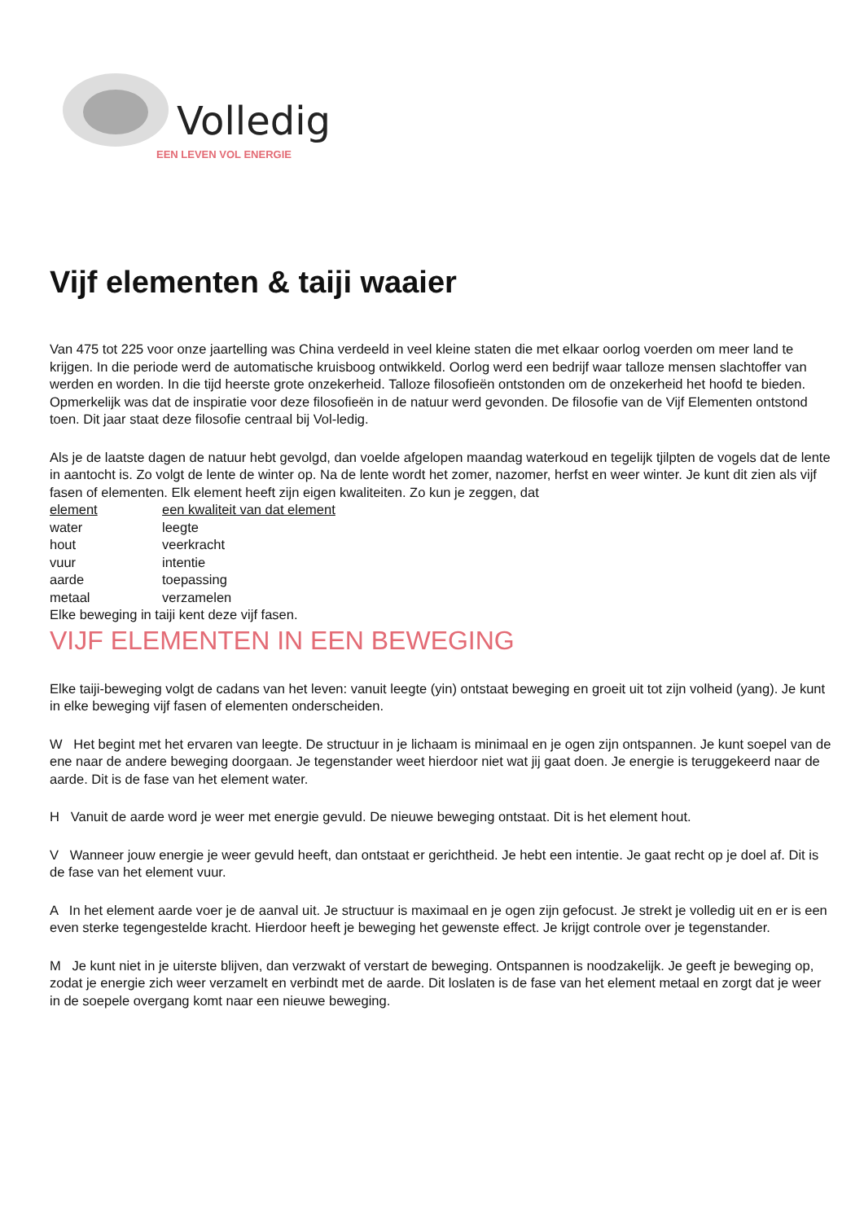Volledig
EEN LEVEN VOL ENERGIE
Vijf elementen & taiji waaier
Van 475 tot 225 voor onze jaartelling was China verdeeld in veel kleine staten die met elkaar oorlog voerden om meer land te krijgen. In die periode werd de automatische kruisboog ontwikkeld. Oorlog werd een bedrijf waar talloze mensen slachtoffer van werden en worden. In die tijd heerste grote onzekerheid. Talloze filosofieën ontstonden om de onzekerheid het hoofd te bieden. Opmerkelijk was dat de inspiratie voor deze filosofieën in de natuur werd gevonden. De filosofie van de Vijf Elementen ontstond toen. Dit jaar staat deze filosofie centraal bij Vol-ledig.
Als je de laatste dagen de natuur hebt gevolgd, dan voelde afgelopen maandag waterkoud en tegelijk tjilpten de vogels dat de lente in aantocht is. Zo volgt de lente de winter op. Na de lente wordt het zomer, nazomer, herfst en weer winter. Je kunt dit zien als vijf fasen of elementen. Elk element heeft zijn eigen kwaliteiten. Zo kun je zeggen, dat
| element | een kwaliteit van dat element |
| water | leegte |
| hout | veerkracht |
| vuur | intentie |
| aarde | toepassing |
| metaal | verzamelen |
Elke beweging in taiji kent deze vijf fasen.
VIJF ELEMENTEN IN EEN BEWEGING
Elke taiji-beweging volgt de cadans van het leven: vanuit leegte (yin) ontstaat beweging en groeit uit tot zijn volheid (yang). Je kunt in elke beweging vijf fasen of elementen onderscheiden.
W Het begint met het ervaren van leegte. De structuur in je lichaam is minimaal en je ogen zijn ontspannen. Je kunt soepel van de ene naar de andere beweging doorgaan. Je tegenstander weet hierdoor niet wat jij gaat doen. Je energie is teruggekeerd naar de aarde. Dit is de fase van het element water.
H Vanuit de aarde word je weer met energie gevuld. De nieuwe beweging ontstaat. Dit is het element hout.
V Wanneer jouw energie je weer gevuld heeft, dan ontstaat er gerichtheid. Je hebt een intentie. Je gaat recht op je doel af. Dit is de fase van het element vuur.
A In het element aarde voer je de aanval uit. Je structuur is maximaal en je ogen zijn gefocust. Je strekt je volledig uit en er is een even sterke tegengestelde kracht. Hierdoor heeft je beweging het gewenste effect. Je krijgt controle over je tegenstander.
M Je kunt niet in je uiterste blijven, dan verzwakt of verstart de beweging. Ontspannen is noodzakelijk. Je geeft je beweging op, zodat je energie zich weer verzamelt en verbindt met de aarde. Dit loslaten is de fase van het element metaal en zorgt dat je weer in de soepele overgang komt naar een nieuwe beweging.